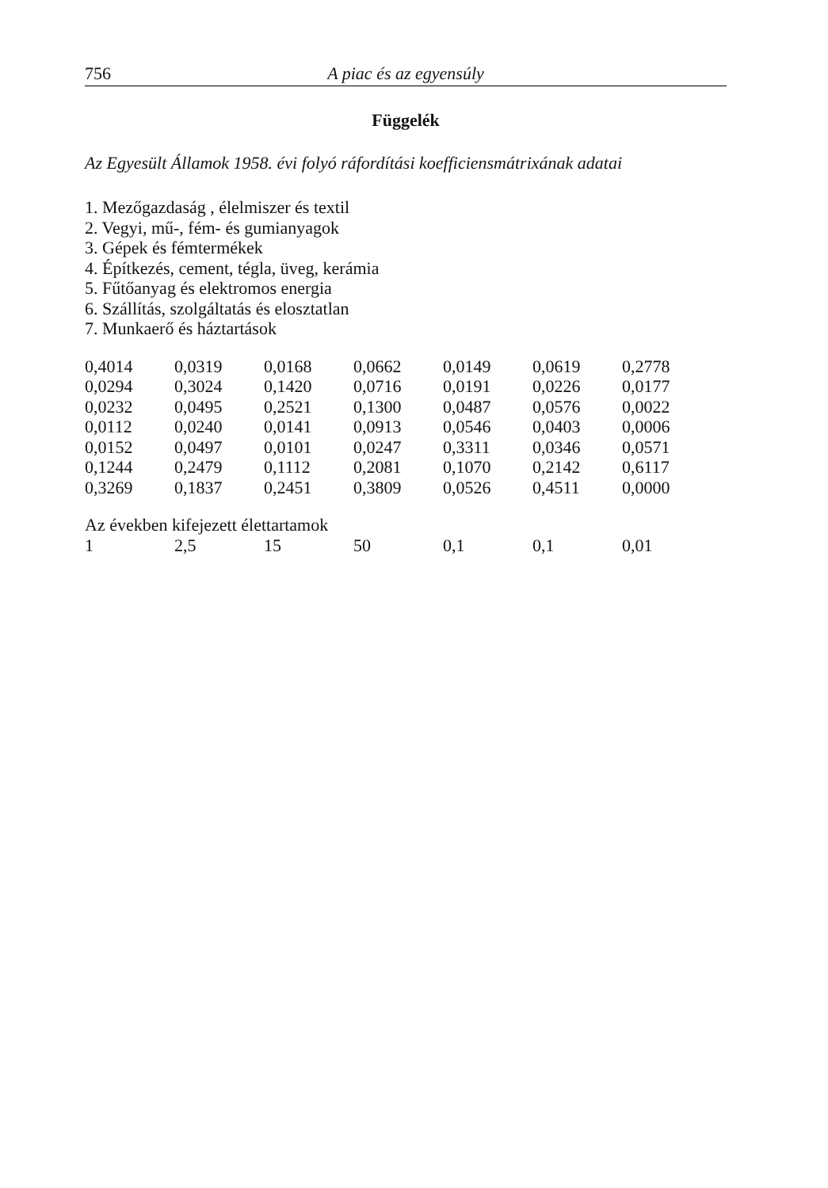756 A piac és az egyensúly
Függelék
Az Egyesült Államok 1958. évi folyó ráfordítási koefficiensmátrixának adatai
1. Mezőgazdaság , élelmiszer és textil
2. Vegyi, mű-, fém- és gumianyagok
3. Gépek és fémtermékek
4. Építkezés, cement, tégla, üveg, kerámia
5. Fűtőanyag és elektromos energia
6. Szállítás, szolgáltatás és elosztatlan
7. Munkaerő és háztartások
| 0,4014 | 0,0319 | 0,0168 | 0,0662 | 0,0149 | 0,0619 | 0,2778 |
| 0,0294 | 0,3024 | 0,1420 | 0,0716 | 0,0191 | 0,0226 | 0,0177 |
| 0,0232 | 0,0495 | 0,2521 | 0,1300 | 0,0487 | 0,0576 | 0,0022 |
| 0,0112 | 0,0240 | 0,0141 | 0,0913 | 0,0546 | 0,0403 | 0,0006 |
| 0,0152 | 0,0497 | 0,0101 | 0,0247 | 0,3311 | 0,0346 | 0,0571 |
| 0,1244 | 0,2479 | 0,1112 | 0,2081 | 0,1070 | 0,2142 | 0,6117 |
| 0,3269 | 0,1837 | 0,2451 | 0,3809 | 0,0526 | 0,4511 | 0,0000 |
Az években kifejezett élettartamok
| 1 | 2,5 | 15 | 50 | 0,1 | 0,1 | 0,01 |